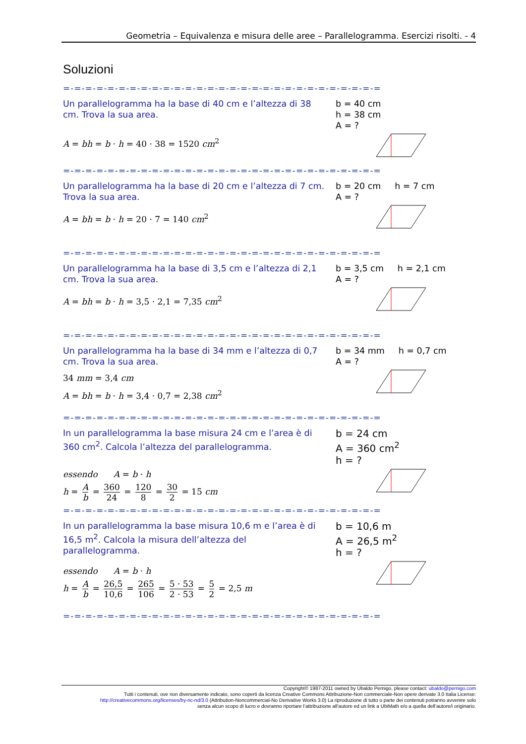Geometria – Equivalenza e misura delle aree – Parallelogramma. Esercizi risolti. - 4
Soluzioni
=-=-=-=-=-=-=-=-=-=-=-=-=-=-=-=-=-=-=-=-=-=-=-=-=-=-=-=-=
Un parallelogramma ha la base di 40 cm e l’altezza di 38 cm. Trova la sua area.
A = bh = b · h = 40 · 38 = 1520 cm<sup>2</sup>
b = 40 cm
h = 38 cm
A = ?
=-=-=-=-=-=-=-=-=-=-=-=-=-=-=-=-=-=-=-=-=-=-=-=-=-=-=-=-=
Un parallelogramma ha la base di 20 cm e l’altezza di 7 cm. Trova la sua area.
A = bh = b · h = 20 · 7 = 140 cm<sup>2</sup>
b = 20 cm h = 7 cm
A = ?
=-=-=-=-=-=-=-=-=-=-=-=-=-=-=-=-=-=-=-=-=-=-=-=-=-=-=-=-=
Un parallelogramma ha la base di 3,5 cm e l’altezza di 2,1 cm. Trova la sua area.
A = bh = b · h = 3,5 · 2,1 = 7,35 cm<sup>2</sup>
b = 3,5 cm h = 2,1 cm
A = ?
=-=-=-=-=-=-=-=-=-=-=-=-=-=-=-=-=-=-=-=-=-=-=-=-=-=-=-=-=
Un parallelogramma ha la base di 34 mm e l’altezza di 0,7 cm. Trova la sua area.
34 mm = 3,4 cm
A = bh = b · h = 3,4 · 0,7 = 2,38 cm<sup>2</sup>
b = 34 mm h = 0,7 cm
A = ?
=-=-=-=-=-=-=-=-=-=-=-=-=-=-=-=-=-=-=-=-=-=-=-=-=-=-=-=-=
In un parallelogramma la base misura 24 cm e l’area è di 360 cm<sup>2</sup>. Calcola l’altezza del parallelogramma.
essendo A = b · h
h = A b = 360 24 = 120 8 = 30 2 = 15 cm
b = 24 cm
A = 360 cm<sup>2</sup>
h = ?
=-=-=-=-=-=-=-=-=-=-=-=-=-=-=-=-=-=-=-=-=-=-=-=-=-=-=-=-=
In un parallelogramma la base misura 10,6 m e l’area è di 16,5 m<sup>2</sup>. Calcola la misura dell’altezza del parallelogramma.
essendo A = b · h
h = A b = 26,5 10,6 = 265 106 = 5 · 53 2 · 53 = 5 2 = 2,5 m
b = 10,6 m
A = 26,5 m<sup>2</sup>
h = ?
=-=-=-=-=-=-=-=-=-=-=-=-=-=-=-=-=-=-=-=-=-=-=-=-=-=-=-=-=
Copyright© 1987-2011 owned by Ubaldo Pernigo, please contact: ubaldo@pernigo.com
Tutti i contenuti, ove non diversamente indicato, sono coperti da licenza Creative Commons Attribuzione-Non commerciale-Non opere derivate 3.0 Italia License:
http://creativecommons.org/licenses/by-nc-nd/3.0 (Attribution-Noncommercial-No Derivative Works 3.0) La riproduzione di tutto o parte dei contenuti potranno avvenire solo
senza alcun scopo di lucro e dovranno riportare l’attribuzione all’autore ed un link a UbiMath e/o a quella dell’autore/i originario.